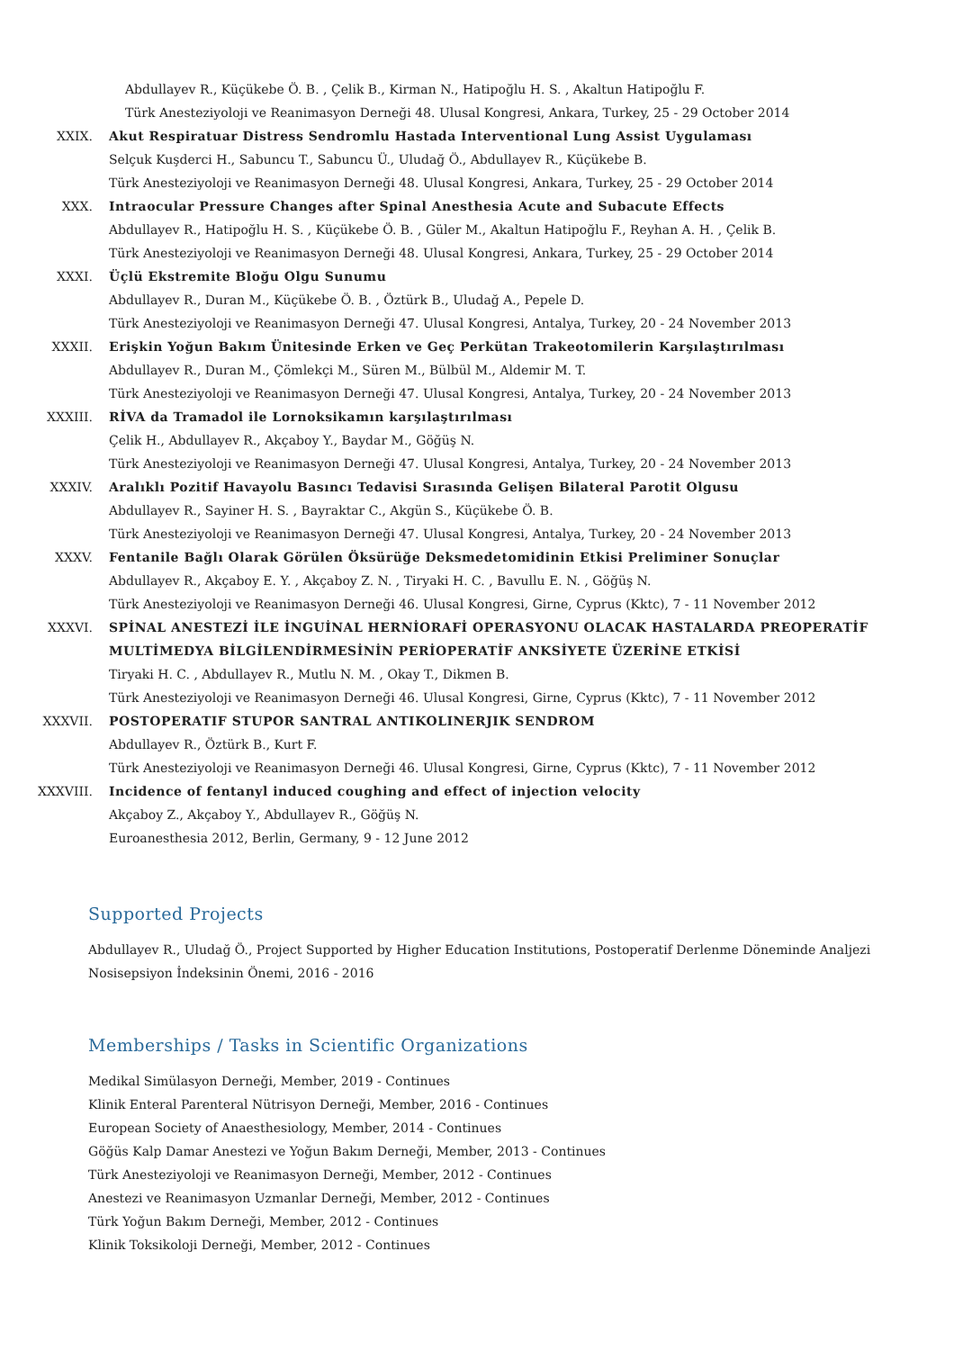Abdullayev R., Küçükebe Ö. B. , Çelik B., Kirman N., Hatipoğlu H. S. , Akaltun Hatipoğlu F.
Türk Anesteziyoloji ve Reanimasyon Derneği 48. Ulusal Kongresi, Ankara, Turkey, 25 - 29 October 2014
XXIX. Akut Respiratuar Distress Sendromlu Hastada Interventional Lung Assist Uygulaması
Selçuk Kuşderci H., Sabuncu T., Sabuncu Ü., Uludağ Ö., Abdullayev R., Küçükebe B.
Türk Anesteziyoloji ve Reanimasyon Derneği 48. Ulusal Kongresi, Ankara, Turkey, 25 - 29 October 2014
XXX. Intraocular Pressure Changes after Spinal Anesthesia Acute and Subacute Effects
Abdullayev R., Hatipoğlu H. S. , Küçükebe Ö. B. , Güler M., Akaltun Hatipoğlu F., Reyhan A. H. , Çelik B.
Türk Anesteziyoloji ve Reanimasyon Derneği 48. Ulusal Kongresi, Ankara, Turkey, 25 - 29 October 2014
XXXI. Üçlü Ekstremite Bloğu Olgu Sunumu
Abdullayev R., Duran M., Küçükebe Ö. B. , Öztürk B., Uludağ A., Pepele D.
Türk Anesteziyoloji ve Reanimasyon Derneği 47. Ulusal Kongresi, Antalya, Turkey, 20 - 24 November 2013
XXXII. Erişkin Yoğun Bakım Ünitesinde Erken ve Geç Perkütan Trakeotomilerin Karşılaştırılması
Abdullayev R., Duran M., Çömlekçi M., Süren M., Bülbül M., Aldemir M. T.
Türk Anesteziyoloji ve Reanimasyon Derneği 47. Ulusal Kongresi, Antalya, Turkey, 20 - 24 November 2013
XXXIII. RİVA da Tramadol ile Lornoksikamın karşılaştırılması
Çelik H., Abdullayev R., Akçaboy Y., Baydar M., Göğüş N.
Türk Anesteziyoloji ve Reanimasyon Derneği 47. Ulusal Kongresi, Antalya, Turkey, 20 - 24 November 2013
XXXIV. Aralıklı Pozitif Havayolu Basıncı Tedavisi Sırasında Gelişen Bilateral Parotit Olgusu
Abdullayev R., Sayiner H. S. , Bayraktar C., Akgün S., Küçükebe Ö. B.
Türk Anesteziyoloji ve Reanimasyon Derneği 47. Ulusal Kongresi, Antalya, Turkey, 20 - 24 November 2013
XXXV. Fentanile Bağlı Olarak Görülen Öksürüğe Deksmedetomidinin Etkisi Preliminer Sonuçlar
Abdullayev R., Akçaboy E. Y. , Akçaboy Z. N. , Tiryaki H. C. , Bavullu E. N. , Göğüş N.
Türk Anesteziyoloji ve Reanimasyon Derneği 46. Ulusal Kongresi, Girne, Cyprus (Kktc), 7 - 11 November 2012
XXXVI. SPİNAL ANESTEZİ İLE İNGUİNAL HERNİORAFİ OPERASYONU OLACAK HASTALARDA PREOPERATİF MULTİMEDYA BİLGİLENDİRMESİNİN PERİOPERATİF ANKSİYETE ÜZERİNE ETKİSİ
Tiryaki H. C. , Abdullayev R., Mutlu N. M. , Okay T., Dikmen B.
Türk Anesteziyoloji ve Reanimasyon Derneği 46. Ulusal Kongresi, Girne, Cyprus (Kktc), 7 - 11 November 2012
XXXVII. POSTOPERATIF STUPOR SANTRAL ANTIKOLINERJIK SENDROM
Abdullayev R., Öztürk B., Kurt F.
Türk Anesteziyoloji ve Reanimasyon Derneği 46. Ulusal Kongresi, Girne, Cyprus (Kktc), 7 - 11 November 2012
XXXVIII. Incidence of fentanyl induced coughing and effect of injection velocity
Akçaboy Z., Akçaboy Y., Abdullayev R., Göğüş N.
Euroanesthesia 2012, Berlin, Germany, 9 - 12 June 2012
Supported Projects
Abdullayev R., Uludağ Ö., Project Supported by Higher Education Institutions, Postoperatif Derlenme Döneminde Analjezi Nosisepsiyon İndeksinin Önemi, 2016 - 2016
Memberships / Tasks in Scientific Organizations
Medikal Simülasyon Derneği, Member, 2019 - Continues
Klinik Enteral Parenteral Nütrisyon Derneği, Member, 2016 - Continues
European Society of Anaesthesiology, Member, 2014 - Continues
Göğüs Kalp Damar Anestezi ve Yoğun Bakım Derneği, Member, 2013 - Continues
Türk Anesteziyoloji ve Reanimasyon Derneği, Member, 2012 - Continues
Anestezi ve Reanimasyon Uzmanlar Derneği, Member, 2012 - Continues
Türk Yoğun Bakım Derneği, Member, 2012 - Continues
Klinik Toksikoloji Derneği, Member, 2012 - Continues